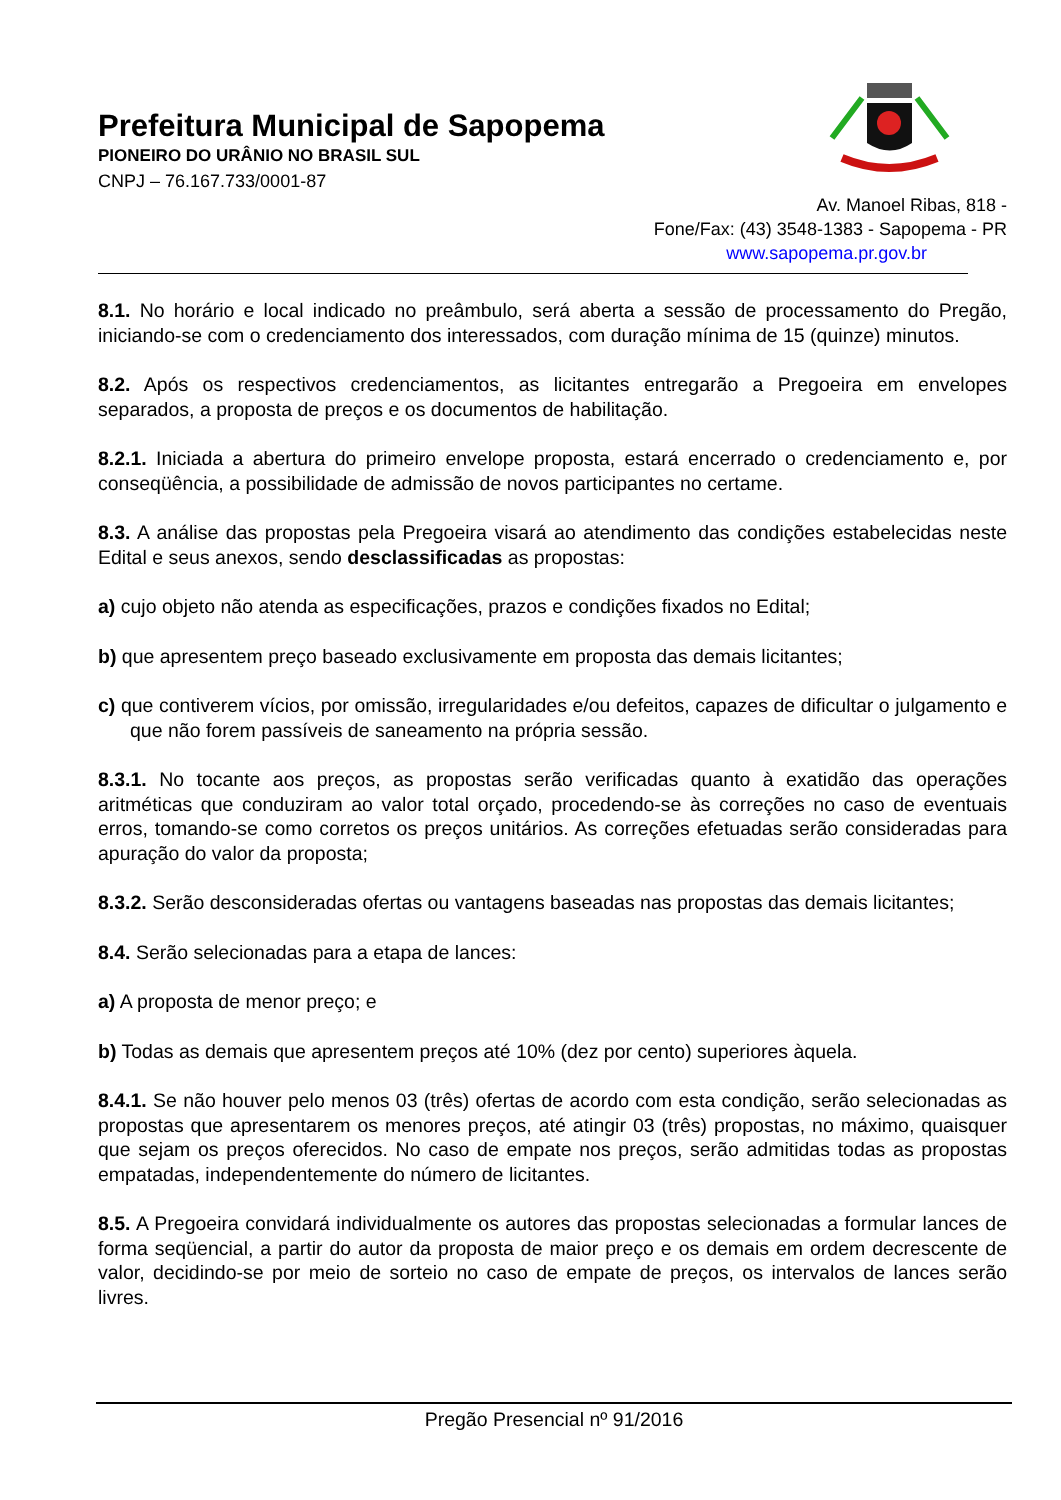Prefeitura Municipal de Sapopema
PIONEIRO DO URÂNIO NO BRASIL SUL
CNPJ – 76.167.733/0001-87
Av. Manoel Ribas, 818 -
Fone/Fax: (43) 3548-1383 - Sapopema - PR
www.sapopema.pr.gov.br
8.1. No horário e local indicado no preâmbulo, será aberta a sessão de processamento do Pregão, iniciando-se com o credenciamento dos interessados, com duração mínima de 15 (quinze) minutos.
8.2. Após os respectivos credenciamentos, as licitantes entregarão a Pregoeira em envelopes separados, a proposta de preços e os documentos de habilitação.
8.2.1. Iniciada a abertura do primeiro envelope proposta, estará encerrado o credenciamento e, por conseqüência, a possibilidade de admissão de novos participantes no certame.
8.3. A análise das propostas pela Pregoeira visará ao atendimento das condições estabelecidas neste Edital e seus anexos, sendo desclassificadas as propostas:
a) cujo objeto não atenda as especificações, prazos e condições fixados no Edital;
b) que apresentem preço baseado exclusivamente em proposta das demais licitantes;
c) que contiverem vícios, por omissão, irregularidades e/ou defeitos, capazes de dificultar o julgamento e que não forem passíveis de saneamento na própria sessão.
8.3.1. No tocante aos preços, as propostas serão verificadas quanto à exatidão das operações aritméticas que conduziram ao valor total orçado, procedendo-se às correções no caso de eventuais erros, tomando-se como corretos os preços unitários. As correções efetuadas serão consideradas para apuração do valor da proposta;
8.3.2. Serão desconsideradas ofertas ou vantagens baseadas nas propostas das demais licitantes;
8.4. Serão selecionadas para a etapa de lances:
a) A proposta de menor preço; e
b) Todas as demais que apresentem preços até 10% (dez por cento) superiores àquela.
8.4.1. Se não houver pelo menos 03 (três) ofertas de acordo com esta condição, serão selecionadas as propostas que apresentarem os menores preços, até atingir 03 (três) propostas, no máximo, quaisquer que sejam os preços oferecidos. No caso de empate nos preços, serão admitidas todas as propostas empatadas, independentemente do número de licitantes.
8.5. A Pregoeira convidará individualmente os autores das propostas selecionadas a formular lances de forma seqüencial, a partir do autor da proposta de maior preço e os demais em ordem decrescente de valor, decidindo-se por meio de sorteio no caso de empate de preços, os intervalos de lances serão livres.
Pregão Presencial nº 91/2016